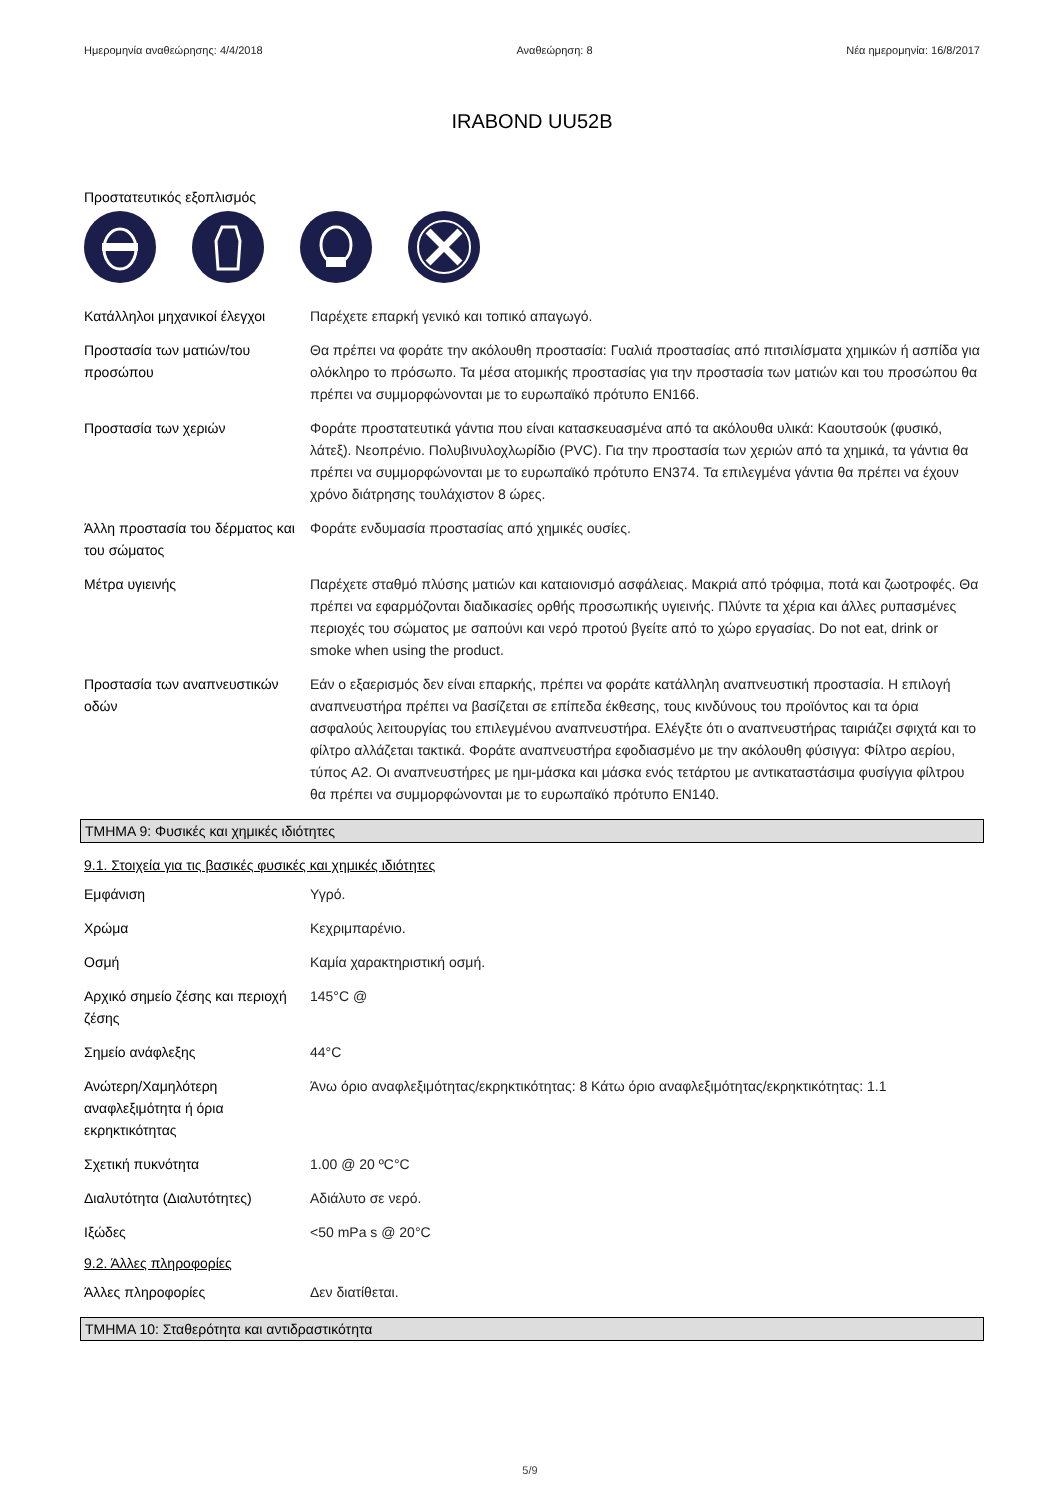Ημερομηνία αναθεώρησης: 4/4/2018 Αναθεώρηση: 8 Νέα ημερομηνία: 16/8/2017
IRABOND UU52B
Προστατευτικός εξοπλισμός
| Κατάλληλοι μηχανικοί έλεγχοι | Παρέχετε επαρκή γενικό και τοπικό απαγωγό. |
| Προστασία των ματιών/του προσώπου | Θα πρέπει να φοράτε την ακόλουθη προστασία: Γυαλιά προστασίας από πιτσιλίσματα χημικών ή ασπίδα για ολόκληρο το πρόσωπο. Τα μέσα ατομικής προστασίας για την προστασία των ματιών και του προσώπου θα πρέπει να συμμορφώνονται με το ευρωπαϊκό πρότυπο EN166. |
| Προστασία των χεριών | Φοράτε προστατευτικά γάντια που είναι κατασκευασμένα από τα ακόλουθα υλικά: Καουτσούκ (φυσικό, λάτεξ). Νεοπρένιο. Πολυβινυλοχλωρίδιο (PVC). Για την προστασία των χεριών από τα χημικά, τα γάντια θα πρέπει να συμμορφώνονται με το ευρωπαϊκό πρότυπο EN374. Τα επιλεγμένα γάντια θα πρέπει να έχουν χρόνο διάτρησης τουλάχιστον 8 ώρες. |
| Άλλη προστασία του δέρματος και του σώματος | Φοράτε ενδυμασία προστασίας από χημικές ουσίες. |
| Μέτρα υγιεινής | Παρέχετε σταθμό πλύσης ματιών και καταιονισμό ασφάλειας. Μακριά από τρόφιμα, ποτά και ζωοτροφές. Θα πρέπει να εφαρμόζονται διαδικασίες ορθής προσωπικής υγιεινής. Πλύντε τα χέρια και άλλες ρυπασμένες περιοχές του σώματος με σαπούνι και νερό προτού βγείτε από το χώρο εργασίας. Do not eat, drink or smoke when using the product. |
| Προστασία των αναπνευστικών οδών | Εάν ο εξαερισμός δεν είναι επαρκής, πρέπει να φοράτε κατάλληλη αναπνευστική προστασία. Η επιλογή αναπνευστήρα πρέπει να βασίζεται σε επίπεδα έκθεσης, τους κινδύνους του προϊόντος και τα όρια ασφαλούς λειτουργίας του επιλεγμένου αναπνευστήρα. Ελέγξτε ότι ο αναπνευστήρας ταιριάζει σφιχτά και το φίλτρο αλλάζεται τακτικά. Φοράτε αναπνευστήρα εφοδιασμένο με την ακόλουθη φύσιγγα: Φίλτρο αερίου, τύπος A2. Οι αναπνευστήρες με ημι-μάσκα και μάσκα ενός τετάρτου με αντικαταστάσιμα φυσίγγια φίλτρου θα πρέπει να συμμορφώνονται με το ευρωπαϊκό πρότυπο EN140. |
ΤΜΗΜΑ 9: Φυσικές και χημικές ιδιότητες
9.1. Στοιχεία για τις βασικές φυσικές και χημικές ιδιότητες
| Εμφάνιση | Υγρό. |
| Χρώμα | Κεχριμπαρένιο. |
| Οσμή | Καμία χαρακτηριστική οσμή. |
| Αρχικό σημείο ζέσης και περιοχή ζέσης | 145°C @ |
| Σημείο ανάφλεξης | 44°C |
| Ανώτερη/Χαμηλότερη αναφλεξιμότητα ή όρια εκρηκτικότητας | Άνω όριο αναφλεξιμότητας/εκρηκτικότητας: 8 Κάτω όριο αναφλεξιμότητας/εκρηκτικότητας: 1.1 |
| Σχετική πυκνότητα | 1.00 @ 20 ºC°C |
| Διαλυτότητα (Διαλυτότητες) | Αδιάλυτο σε νερό. |
| Ιξώδες | <50 mPa s @ 20°C |
9.2. Άλλες πληροφορίες
| Άλλες πληροφορίες | Δεν διατίθεται. |
ΤΜΗΜΑ 10: Σταθερότητα και αντιδραστικότητα
5/9